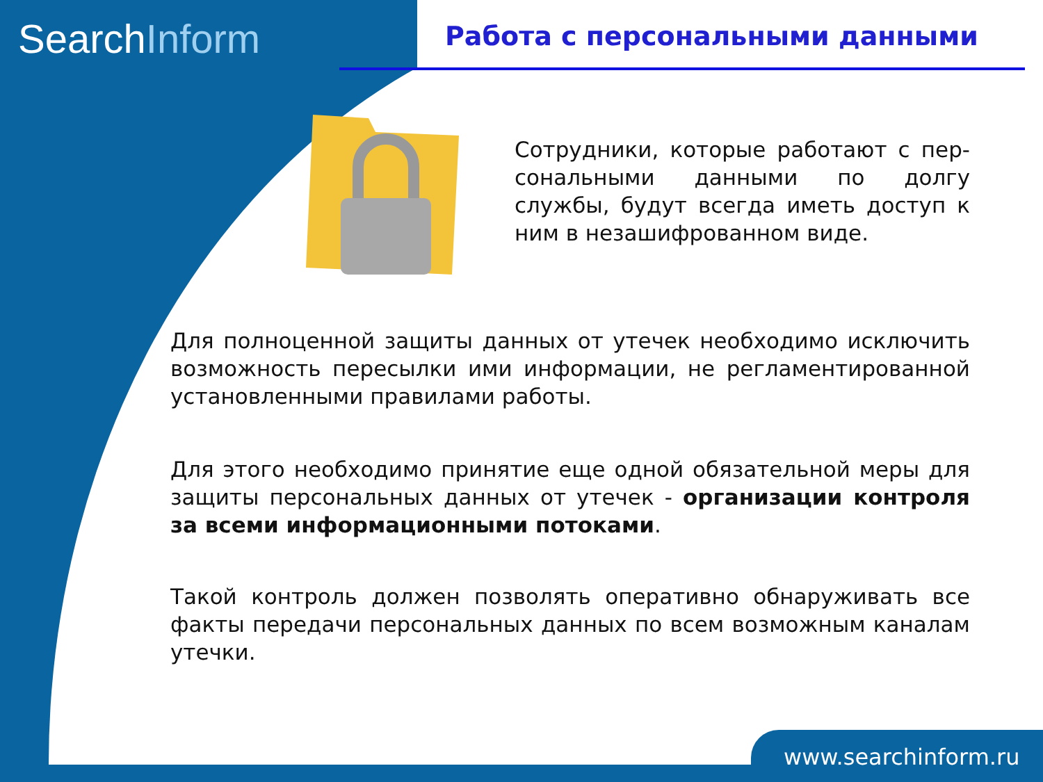SearchInform Работа с персональными данными
Сотрудники, которые работают с пер-сональными данными по долгу службы, будут всегда иметь доступ к ним в незашифрованном виде.
Для полноценной защиты данных от утечек необходимо исключить возможность пересылки ими информации, не регламентированной установленными правилами работы.
Для этого необходимо принятие еще одной обязательной меры для защиты персональных данных от утечек - организации контроля за всеми информационными потоками.
Такой контроль должен позволять оперативно обнаруживать все факты передачи персональных данных по всем возможным каналам утечки.
www.searchinform.ru